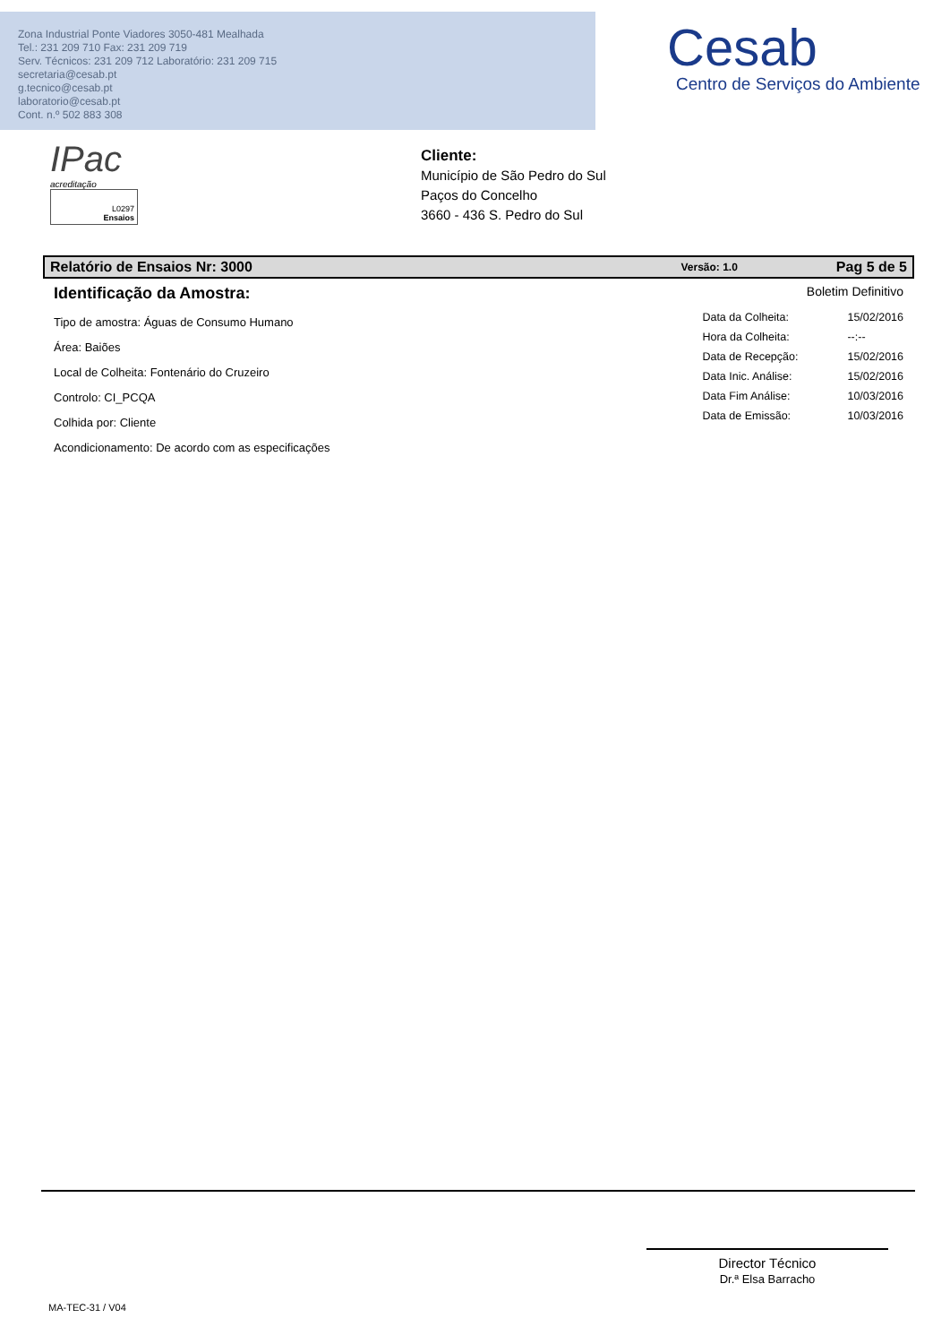Zona Industrial Ponte Viadores 3050-481 Mealhada
Tel.: 231 209 710 Fax: 231 209 719
Serv. Técnicos: 231 209 712 Laboratório: 231 209 715
secretaria@cesab.pt
g.tecnico@cesab.pt
laboratorio@cesab.pt
Cont. n.º 502 883 308
Cesab
Centro de Serviços do Ambiente
IPac
acreditação
L0297
Ensaios
Cliente:
Município de São Pedro do Sul
Paços do Concelho
3660 - 436 S. Pedro do Sul
Relatório de Ensaios Nr: 3000 Versão: 1.0 Pag 5 de 5
Identificação da Amostra:
Tipo de amostra: Águas de Consumo Humano
Área: Baiões
Local de Colheita: Fontenário do Cruzeiro
Controlo: CI_PCQA
Colhida por: Cliente
Acondicionamento: De acordo com as especificações
Boletim Definitivo
| Data da Colheita: | 15/02/2016 |
| Hora da Colheita: | --:-- |
| Data de Recepção: | 15/02/2016 |
| Data Inic. Análise: | 15/02/2016 |
| Data Fim Análise: | 10/03/2016 |
| Data de Emissão: | 10/03/2016 |
Director Técnico
Dr.ª Elsa Barracho
MA-TEC-31 / V04